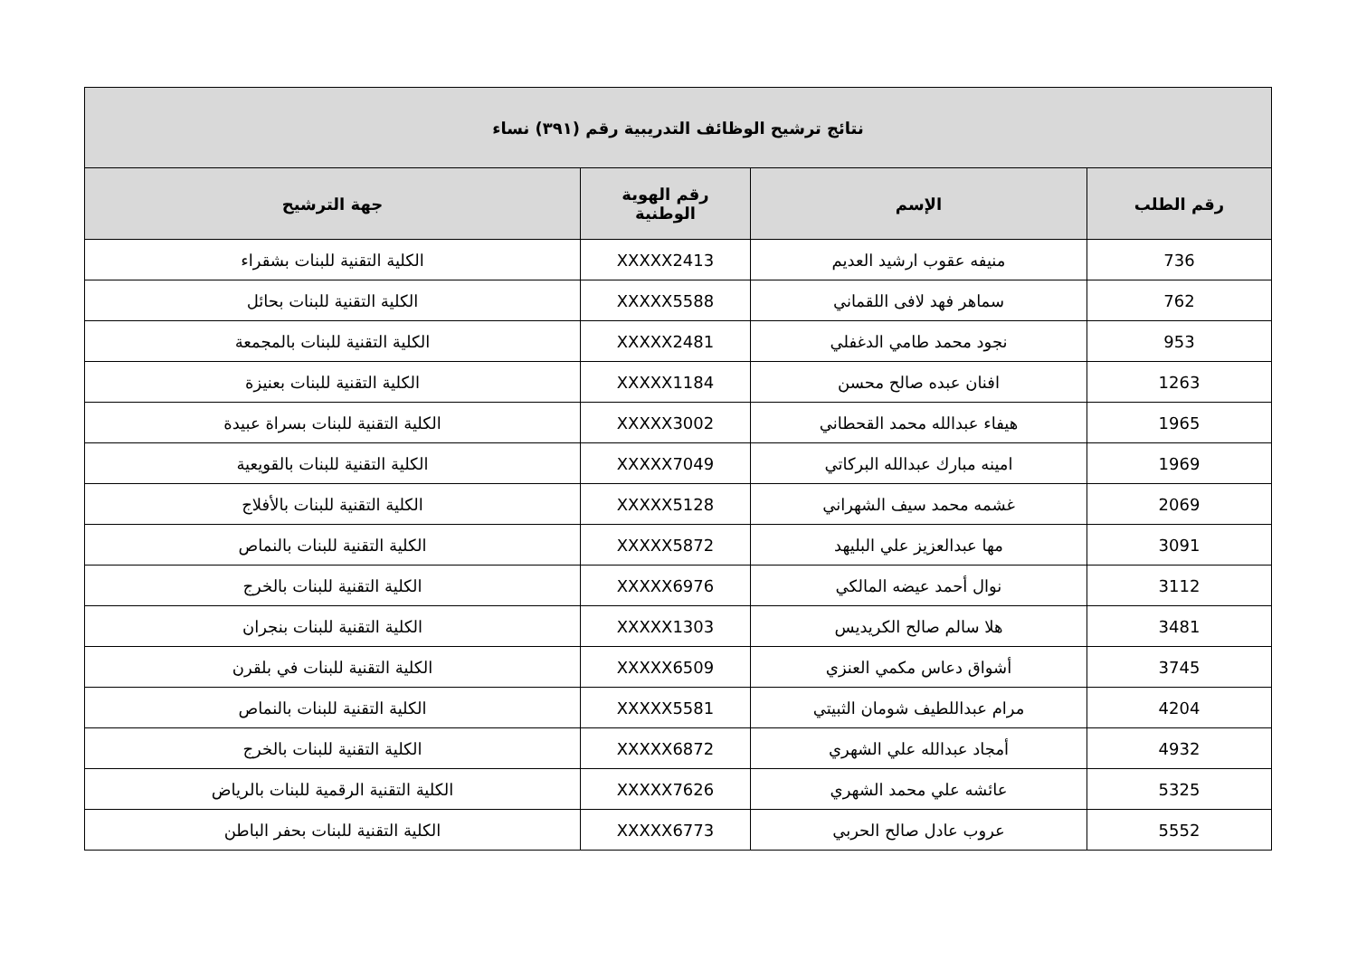| نتائج ترشيح الوظائف التدريبية رقم (٣٩١) نساء | | | |
| --- | --- | --- | --- |
| رقم الطلب | الإسم | رقم الهوية الوطنية | جهة الترشيح |
| 736 | منيفه عقوب ارشيد العديم | XXXXX2413 | الكلية التقنية للبنات بشقراء |
| 762 | سماهر فهد لافى اللقماني | XXXXX5588 | الكلية التقنية للبنات بحائل |
| 953 | نجود محمد طامي الدغفلي | XXXXX2481 | الكلية التقنية للبنات بالمجمعة |
| 1263 | افنان عبده صالح محسن | XXXXX1184 | الكلية التقنية للبنات بعنيزة |
| 1965 | هيفاء عبدالله محمد القحطاني | XXXXX3002 | الكلية التقنية للبنات بسراة عبيدة |
| 1969 | امينه مبارك عبدالله البركاتي | XXXXX7049 | الكلية التقنية للبنات بالقويعية |
| 2069 | غشمه محمد سيف الشهراني | XXXXX5128 | الكلية التقنية للبنات بالأفلاج |
| 3091 | مها عبدالعزيز علي البليهد | XXXXX5872 | الكلية التقنية للبنات بالنماص |
| 3112 | نوال أحمد عيضه المالكي | XXXXX6976 | الكلية التقنية للبنات بالخرج |
| 3481 | هلا سالم صالح الكريديس | XXXXX1303 | الكلية التقنية للبنات بنجران |
| 3745 | أشواق دعاس مكمي العنزي | XXXXX6509 | الكلية التقنية للبنات في بلقرن |
| 4204 | مرام عبداللطيف شومان الثبيتي | XXXXX5581 | الكلية التقنية للبنات بالنماص |
| 4932 | أمجاد عبدالله علي الشهري | XXXXX6872 | الكلية التقنية للبنات بالخرج |
| 5325 | عائشه علي محمد الشهري | XXXXX7626 | الكلية التقنية الرقمية للبنات بالرياض |
| 5552 | عروب عادل صالح الحربي | XXXXX6773 | الكلية التقنية للبنات بحفر الباطن |